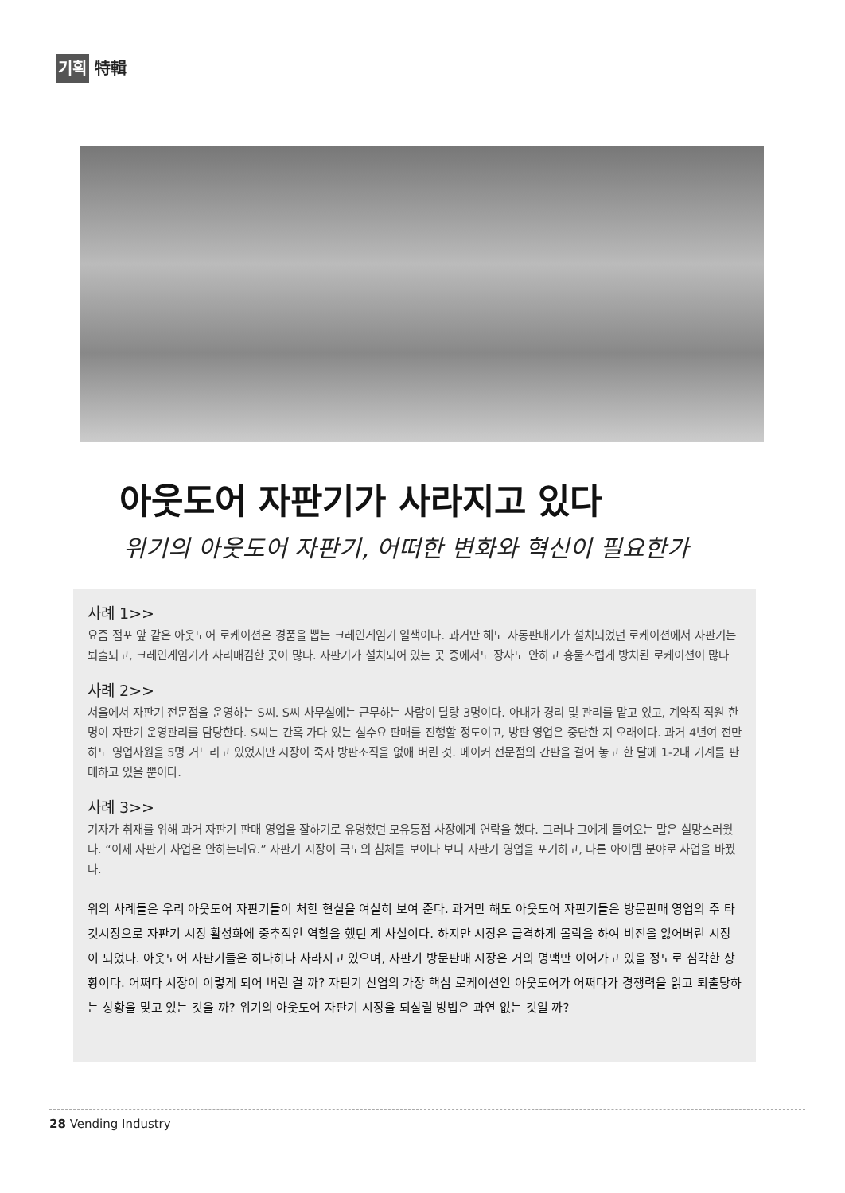기획 特輯
아웃도어 자판기가 사라지고 있다
위기의 아웃도어 자판기, 어떠한 변화와 혁신이 필요한가
사례 1>>
요즘 점포 앞 같은 아웃도어 로케이션은 경품을 뽑는 크레인게임기 일색이다. 과거만 해도 자동판매기가 설치되었던 로케이션에서 자판기는 퇴출되고, 크레인게임기가 자리매김한 곳이 많다. 자판기가 설치되어 있는 곳 중에서도 장사도 안하고 흉물스럽게 방치된 로케이션이 많다
사례 2>>
서울에서 자판기 전문점을 운영하는 S씨. S씨 사무실에는 근무하는 사람이 달랑 3명이다. 아내가 경리 및 관리를 맡고 있고, 계약직 직원 한명이 자판기 운영관리를 담당한다. S씨는 간혹 가다 있는 실수요 판매를 진행할 정도이고, 방판 영업은 중단한 지 오래이다. 과거 4년여 전만 하도 영업사원을 5명 거느리고 있었지만 시장이 죽자 방판조직을 없애 버린 것. 메이커 전문점의 간판을 걸어 놓고 한 달에 1-2대 기계를 판매하고 있을 뿐이다.
사례 3>>
기자가 취재를 위해 과거 자판기 판매 영업을 잘하기로 유명했던 모유통점 사장에게 연락을 했다. 그러나 그에게 들여오는 말은 실망스러웠다. “이제 자판기 사업은 안하는데요.” 자판기 시장이 극도의 침체를 보이다 보니 자판기 영업을 포기하고, 다른 아이템 분야로 사업을 바꿨다.
위의 사례들은 우리 아웃도어 자판기들이 처한 현실을 여실히 보여 준다. 과거만 해도 아웃도어 자판기들은 방문판매 영업의 주 타깃시장으로 자판기 시장 활성화에 중추적인 역할을 했던 게 사실이다. 하지만 시장은 급격하게 몰락을 하여 비전을 잃어버린 시장이 되었다. 아웃도어 자판기들은 하나하나 사라지고 있으며, 자판기 방문판매 시장은 거의 명맥만 이어가고 있을 정도로 심각한 상황이다. 어쩌다 시장이 이렇게 되어 버린 걸 까? 자판기 산업의 가장 핵심 로케이션인 아웃도어가 어쩌다가 경쟁력을 읽고 퇴출당하는 상황을 맞고 있는 것을 까? 위기의 아웃도어 자판기 시장을 되살릴 방법은 과연 없는 것일 까?
28 Vending Industry